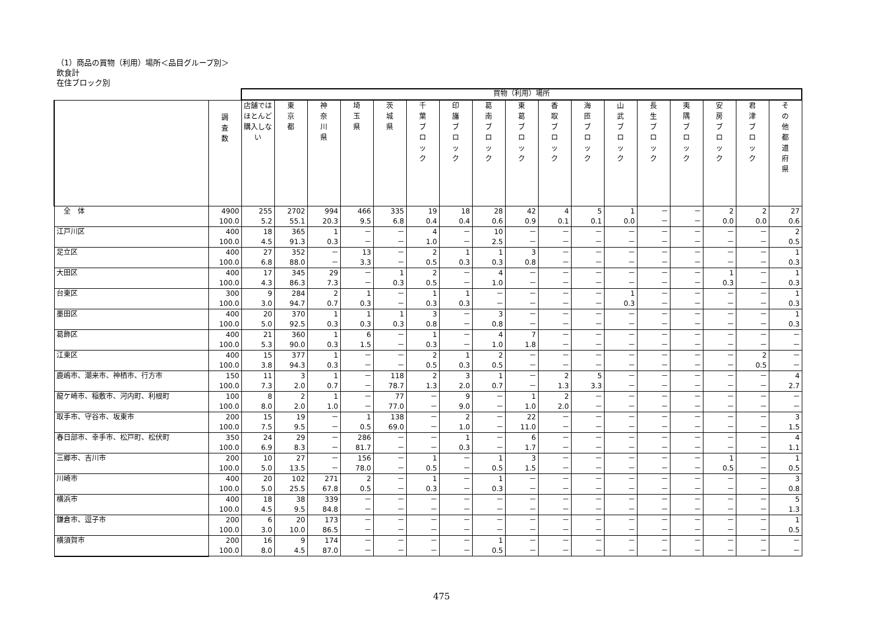（1）商品の買物（利用）場所＜品目グループ別＞
飲食計
在住ブロック別
| | | 買物（利用）場所 | | | | | | | | | | | | | | | | |
| | 調 査 数 | 店舗では ほとんど 購入しない | 東 京 都 | 神 奈 川 県 | 埼 玉 県 | 茨 城 県 | 千 葉 ブ ロ ッ ク | 印 旛 ブ ロ ッ ク | 葛 南 ブ ロ ッ ク | 東 葛 ブ ロ ッ ク | 香 取 ブ ロ ッ ク | 海 匝 ブ ロ ッ ク | 山 武 ブ ロ ッ ク | 長 生 ブ ロ ッ ク | 夷 隅 ブ ロ ッ ク | 安 房 ブ ロ ッ ク | 君 津 ブ ロ ッ ク | そ の 他 都 道 府 県 |
| 全 体 | 4900 | 255 | 2702 | 994 | 466 | 335 | 19 | 18 | 28 | 42 | 4 | 5 | 1 | － | － | 2 | 2 | 27 |
| | 100.0 | 5.2 | 55.1 | 20.3 | 9.5 | 6.8 | 0.4 | 0.4 | 0.6 | 0.9 | 0.1 | 0.1 | 0.0 | － | － | 0.0 | 0.0 | 0.6 |
| 江戸川区 | 400 | 18 | 365 | 1 | － | － | 4 | － | 10 | － | － | － | － | － | － | － | － | 2 |
| | 100.0 | 4.5 | 91.3 | 0.3 | － | － | 1.0 | － | 2.5 | － | － | － | － | － | － | － | － | 0.5 |
| 足立区 | 400 | 27 | 352 | － | 13 | － | 2 | 1 | 1 | 3 | － | － | － | － | － | － | － | 1 |
| | 100.0 | 6.8 | 88.0 | － | 3.3 | － | 0.5 | 0.3 | 0.3 | 0.8 | － | － | － | － | － | － | － | 0.3 |
| 大田区 | 400 | 17 | 345 | 29 | － | 1 | 2 | － | 4 | － | － | － | － | － | － | 1 | － | 1 |
| | 100.0 | 4.3 | 86.3 | 7.3 | － | 0.3 | 0.5 | － | 1.0 | － | － | － | － | － | － | 0.3 | － | 0.3 |
| 台東区 | 300 | 9 | 284 | 2 | 1 | － | 1 | 1 | － | － | － | － | 1 | － | － | － | － | 1 |
| | 100.0 | 3.0 | 94.7 | 0.7 | 0.3 | － | 0.3 | 0.3 | － | － | － | － | 0.3 | － | － | － | － | 0.3 |
| 墨田区 | 400 | 20 | 370 | 1 | 1 | 1 | 3 | － | 3 | － | － | － | － | － | － | － | － | 1 |
| | 100.0 | 5.0 | 92.5 | 0.3 | 0.3 | 0.3 | 0.8 | － | 0.8 | － | － | － | － | － | － | － | － | 0.3 |
| 葛飾区 | 400 | 21 | 360 | 1 | 6 | － | 1 | － | 4 | 7 | － | － | － | － | － | － | － | － |
| | 100.0 | 5.3 | 90.0 | 0.3 | 1.5 | － | 0.3 | － | 1.0 | 1.8 | － | － | － | － | － | － | － | － |
| 江東区 | 400 | 15 | 377 | 1 | － | － | 2 | 1 | 2 | － | － | － | － | － | － | － | 2 | － |
| | 100.0 | 3.8 | 94.3 | 0.3 | － | － | 0.5 | 0.3 | 0.5 | － | － | － | － | － | － | － | 0.5 | － |
| 鹿嶋市、潮来市、神栖市、行方市 | 150 | 11 | 3 | 1 | － | 118 | 2 | 3 | 1 | － | 2 | 5 | － | － | － | － | － | 4 |
| | 100.0 | 7.3 | 2.0 | 0.7 | － | 78.7 | 1.3 | 2.0 | 0.7 | － | 1.3 | 3.3 | － | － | － | － | － | 2.7 |
| 龍ケ崎市、稲敷市、河内町、利根町 | 100 | 8 | 2 | 1 | － | 77 | － | 9 | － | 1 | 2 | － | － | － | － | － | － | － |
| | 100.0 | 8.0 | 2.0 | 1.0 | － | 77.0 | － | 9.0 | － | 1.0 | 2.0 | － | － | － | － | － | － | － |
| 取手市、守谷市、坂東市 | 200 | 15 | 19 | － | 1 | 138 | － | 2 | － | 22 | － | － | － | － | － | － | － | 3 |
| | 100.0 | 7.5 | 9.5 | － | 0.5 | 69.0 | － | 1.0 | － | 11.0 | － | － | － | － | － | － | － | 1.5 |
| 春日部市、幸手市、松戸町、松伏町 | 350 | 24 | 29 | － | 286 | － | － | 1 | － | 6 | － | － | － | － | － | － | － | 4 |
| | 100.0 | 6.9 | 8.3 | － | 81.7 | － | － | 0.3 | － | 1.7 | － | － | － | － | － | － | － | 1.1 |
| 三郷市、吉川市 | 200 | 10 | 27 | － | 156 | － | 1 | － | 1 | 3 | － | － | － | － | － | 1 | － | 1 |
| | 100.0 | 5.0 | 13.5 | － | 78.0 | － | 0.5 | － | 0.5 | 1.5 | － | － | － | － | － | 0.5 | － | 0.5 |
| 川崎市 | 400 | 20 | 102 | 271 | 2 | － | 1 | － | 1 | － | － | － | － | － | － | － | － | 3 |
| | 100.0 | 5.0 | 25.5 | 67.8 | 0.5 | － | 0.3 | － | 0.3 | － | － | － | － | － | － | － | － | 0.8 |
| 横浜市 | 400 | 18 | 38 | 339 | － | － | － | － | － | － | － | － | － | － | － | － | － | 5 |
| | 100.0 | 4.5 | 9.5 | 84.8 | － | － | － | － | － | － | － | － | － | － | － | － | － | 1.3 |
| 鎌倉市、逗子市 | 200 | 6 | 20 | 173 | － | － | － | － | － | － | － | － | － | － | － | － | － | 1 |
| | 100.0 | 3.0 | 10.0 | 86.5 | － | － | － | － | － | － | － | － | － | － | － | － | － | 0.5 |
| 横須賀市 | 200 | 16 | 9 | 174 | － | － | － | － | 1 | － | － | － | － | － | － | － | － | － |
| | 100.0 | 8.0 | 4.5 | 87.0 | － | － | － | － | 0.5 | － | － | － | － | － | － | － | － | － |
475